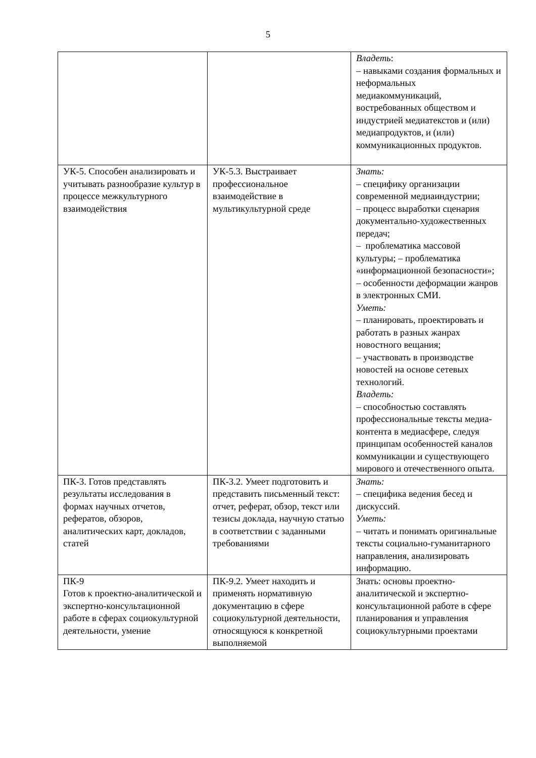5
| | | Владеть : – навыками создания формальных и неформальных медиакоммуникаций, востребованных обществом и индустрией медиатекстов и (или) медиапродуктов, и (или) коммуникационных продуктов. |
| УК-5. Способен анализировать и учитывать разнообразие культур в процессе межкультурного взаимодействия | УК-5.3. Выстраивает профессиональное взаимодействие в мультикультурной среде | Знать: – специфику организации современной медиаиндустрии; – процесс выработки сценария документально-художественных передач; – проблематика массовой культуры; – проблематика «информационной безопасности»; – особенности деформации жанров в электронных СМИ. Уметь: – планировать, проектировать и работать в разных жанрах новостного вещания; – участвовать в производстве новостей на основе сетевых технологий. Владеть: – способностью составлять профессиональные тексты медиа-контента в медиасфере, следуя принципам особенностей каналов коммуникации и существующего мирового и отечественного опыта. |
| ПК-3. Готов представлять результаты исследования в формах научных отчетов, рефератов, обзоров, аналитических карт, докладов, статей | ПК-3.2. Умеет подготовить и представить письменный текст: отчет, реферат, обзор, текст или тезисы доклада, научную статью в соответствии с заданными требованиями | Знать: – специфика ведения бесед и дискуссий. Уметь: – читать и понимать оригинальные тексты социально-гуманитарного направления, анализировать информацию. |
| ПК-9 Готов к проектно-аналитической и экспертно-консультационной работе в сферах социокультурной деятельности, умение | ПК-9.2. Умеет находить и применять нормативную документацию в сфере социокультурной деятельности, относящуюся к конкретной выполняемой | Знать: основы проектно-аналитической и экспертно-консультационной работе в сфере планирования и управления социокультурными проектами |